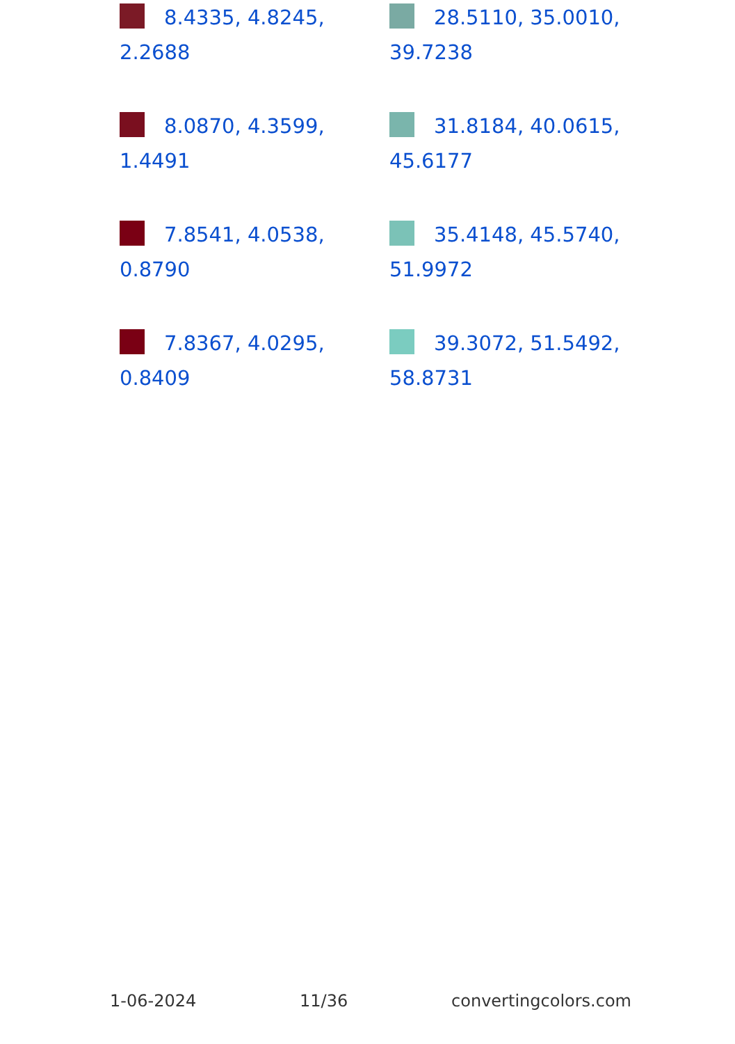8.4335, 4.8245, 2.2688
28.5110, 35.0010, 39.7238
8.0870, 4.3599, 1.4491
31.8184, 40.0615, 45.6177
7.8541, 4.0538, 0.8790
35.4148, 45.5740, 51.9972
7.8367, 4.0295, 0.8409
39.3072, 51.5492, 58.8731
1-06-2024 11/36 convertingcolors.com